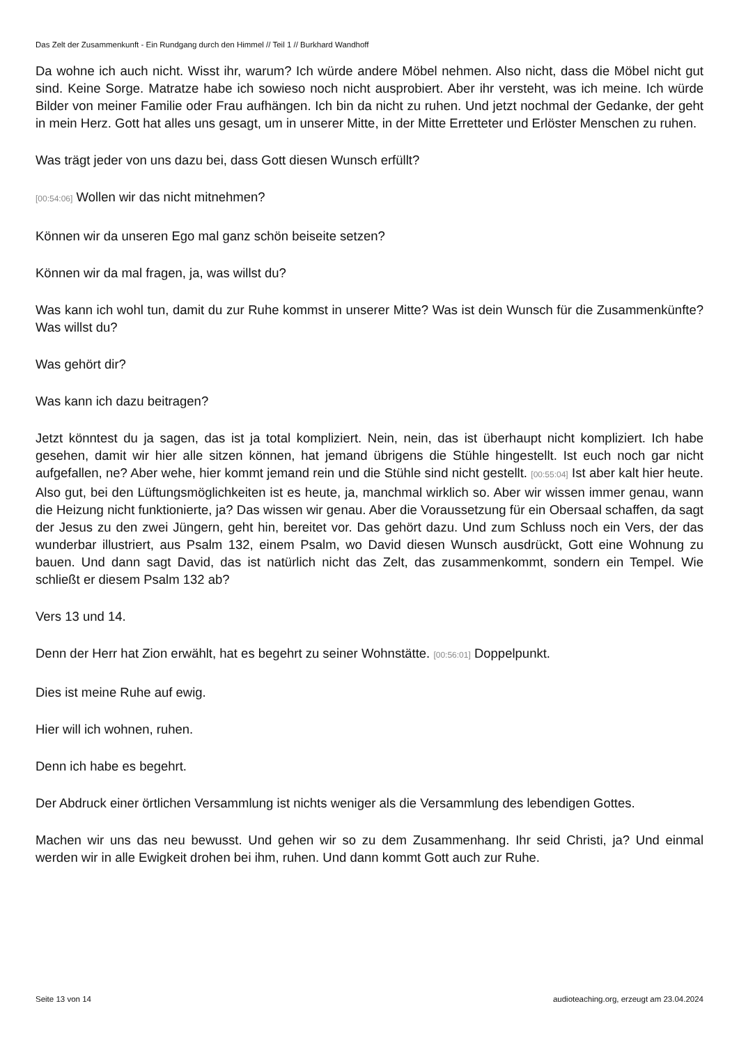Das Zelt der Zusammenkunft - Ein Rundgang durch den Himmel // Teil 1 // Burkhard Wandhoff
Da wohne ich auch nicht. Wisst ihr, warum? Ich würde andere Möbel nehmen. Also nicht, dass die Möbel nicht gut sind. Keine Sorge. Matratze habe ich sowieso noch nicht ausprobiert. Aber ihr versteht, was ich meine. Ich würde Bilder von meiner Familie oder Frau aufhängen. Ich bin da nicht zu ruhen. Und jetzt nochmal der Gedanke, der geht in mein Herz. Gott hat alles uns gesagt, um in unserer Mitte, in der Mitte Erretteter und Erlöster Menschen zu ruhen.
Was trägt jeder von uns dazu bei, dass Gott diesen Wunsch erfüllt?
[00:54:06] Wollen wir das nicht mitnehmen?
Können wir da unseren Ego mal ganz schön beiseite setzen?
Können wir da mal fragen, ja, was willst du?
Was kann ich wohl tun, damit du zur Ruhe kommst in unserer Mitte? Was ist dein Wunsch für die Zusammenkünfte? Was willst du?
Was gehört dir?
Was kann ich dazu beitragen?
Jetzt könntest du ja sagen, das ist ja total kompliziert. Nein, nein, das ist überhaupt nicht kompliziert. Ich habe gesehen, damit wir hier alle sitzen können, hat jemand übrigens die Stühle hingestellt. Ist euch noch gar nicht aufgefallen, ne? Aber wehe, hier kommt jemand rein und die Stühle sind nicht gestellt. [00:55:04] Ist aber kalt hier heute. Also gut, bei den Lüftungsmöglichkeiten ist es heute, ja, manchmal wirklich so. Aber wir wissen immer genau, wann die Heizung nicht funktionierte, ja? Das wissen wir genau. Aber die Voraussetzung für ein Obersaal schaffen, da sagt der Jesus zu den zwei Jüngern, geht hin, bereitet vor. Das gehört dazu. Und zum Schluss noch ein Vers, der das wunderbar illustriert, aus Psalm 132, einem Psalm, wo David diesen Wunsch ausdrückt, Gott eine Wohnung zu bauen. Und dann sagt David, das ist natürlich nicht das Zelt, das zusammenkommt, sondern ein Tempel. Wie schließt er diesem Psalm 132 ab?
Vers 13 und 14.
Denn der Herr hat Zion erwählt, hat es begehrt zu seiner Wohnstätte. [00:56:01] Doppelpunkt.
Dies ist meine Ruhe auf ewig.
Hier will ich wohnen, ruhen.
Denn ich habe es begehrt.
Der Abdruck einer örtlichen Versammlung ist nichts weniger als die Versammlung des lebendigen Gottes.
Machen wir uns das neu bewusst. Und gehen wir so zu dem Zusammenhang. Ihr seid Christi, ja? Und einmal werden wir in alle Ewigkeit drohen bei ihm, ruhen. Und dann kommt Gott auch zur Ruhe.
Seite 13 von 14 audioteaching.org, erzeugt am 23.04.2024